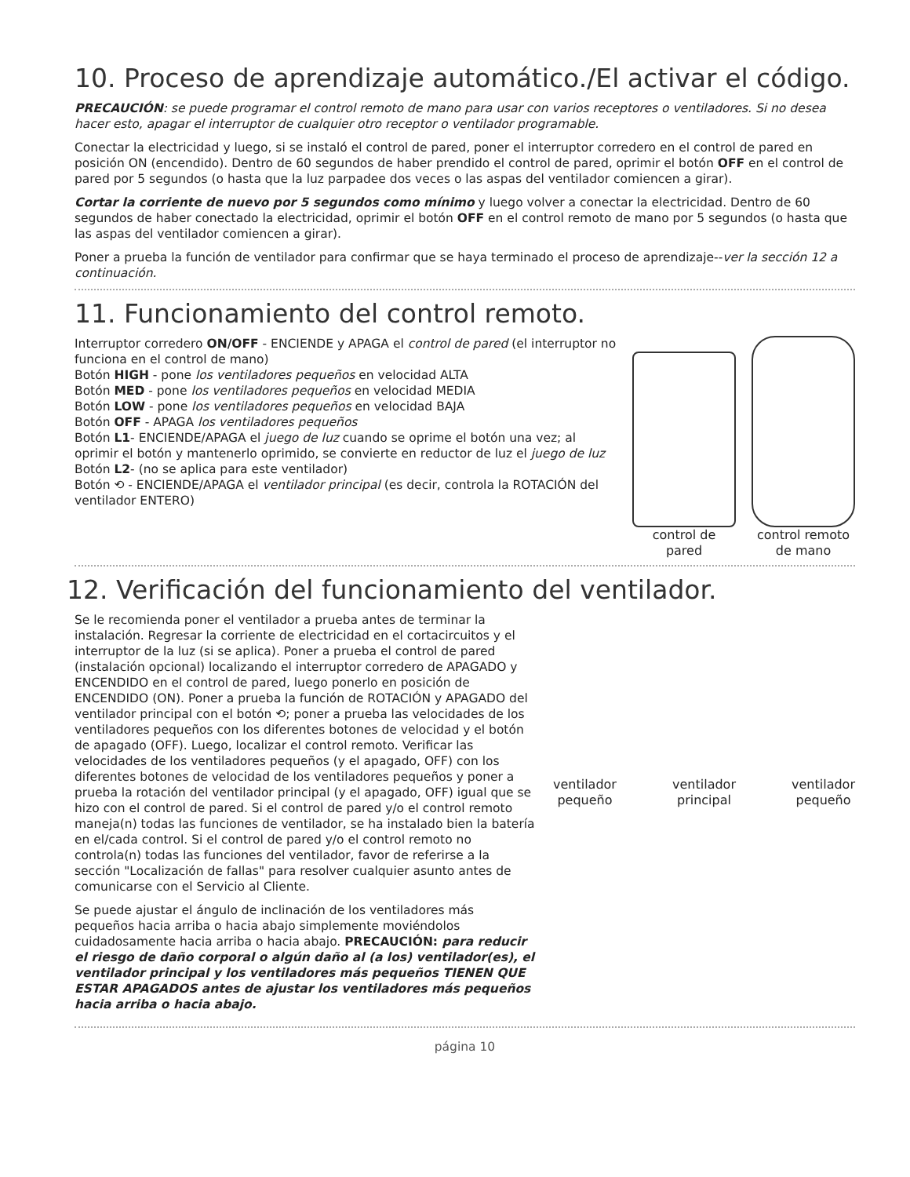10. Proceso de aprendizaje automático./El activar el código.
PRECAUCIÓN: se puede programar el control remoto de mano para usar con varios receptores o ventiladores. Si no desea hacer esto, apagar el interruptor de cualquier otro receptor o ventilador programable.
Conectar la electricidad y luego, si se instaló el control de pared, poner el interruptor corredero en el control de pared en posición ON (encendido). Dentro de 60 segundos de haber prendido el control de pared, oprimir el botón OFF en el control de pared por 5 segundos (o hasta que la luz parpadee dos veces o las aspas del ventilador comiencen a girar).
Cortar la corriente de nuevo por 5 segundos como mínimo y luego volver a conectar la electricidad. Dentro de 60 segundos de haber conectado la electricidad, oprimir el botón OFF en el control remoto de mano por 5 segundos (o hasta que las aspas del ventilador comiencen a girar).
Poner a prueba la función de ventilador para confirmar que se haya terminado el proceso de aprendizaje--ver la sección 12 a continuación.
11. Funcionamiento del control remoto.
Interruptor corredero ON/OFF - ENCIENDE y APAGA el control de pared (el interruptor no funciona en el control de mano)
Botón HIGH - pone los ventiladores pequeños en velocidad ALTA
Botón MED - pone los ventiladores pequeños en velocidad MEDIA
Botón LOW - pone los ventiladores pequeños en velocidad BAJA
Botón OFF - APAGA los ventiladores pequeños
Botón L1- ENCIENDE/APAGA el juego de luz cuando se oprime el botón una vez; al oprimir el botón y mantenerlo oprimido, se convierte en reductor de luz el juego de luz
Botón L2- (no se aplica para este ventilador)
Botón ⟲ - ENCIENDE/APAGA el ventilador principal (es decir, controla la ROTACIÓN del ventilador ENTERO)
control de
pared
control remoto
de mano
12. Verificación del funcionamiento del ventilador.
Se le recomienda poner el ventilador a prueba antes de terminar la instalación. Regresar la corriente de electricidad en el cortacircuitos y el interruptor de la luz (si se aplica). Poner a prueba el control de pared (instalación opcional) localizando el interruptor corredero de APAGADO y ENCENDIDO en el control de pared, luego ponerlo en posición de ENCENDIDO (ON). Poner a prueba la función de ROTACIÓN y APAGADO del ventilador principal con el botón ⟲; poner a prueba las velocidades de los ventiladores pequeños con los diferentes botones de velocidad y el botón de apagado (OFF). Luego, localizar el control remoto. Verificar las velocidades de los ventiladores pequeños (y el apagado, OFF) con los diferentes botones de velocidad de los ventiladores pequeños y poner a prueba la rotación del ventilador principal (y el apagado, OFF) igual que se hizo con el control de pared. Si el control de pared y/o el control remoto maneja(n) todas las funciones de ventilador, se ha instalado bien la batería en el/cada control. Si el control de pared y/o el control remoto no controla(n) todas las funciones del ventilador, favor de referirse a la sección "Localización de fallas" para resolver cualquier asunto antes de comunicarse con el Servicio al Cliente.
Se puede ajustar el ángulo de inclinación de los ventiladores más pequeños hacia arriba o hacia abajo simplemente moviéndolos cuidadosamente hacia arriba o hacia abajo. PRECAUCIÓN: para reducir el riesgo de daño corporal o algún daño al (a los) ventilador(es), el ventilador principal y los ventiladores más pequeños TIENEN QUE ESTAR APAGADOS antes de ajustar los ventiladores más pequeños hacia arriba o hacia abajo.
ventilador
pequeño ventilador
principal ventilador
pequeño
página 10